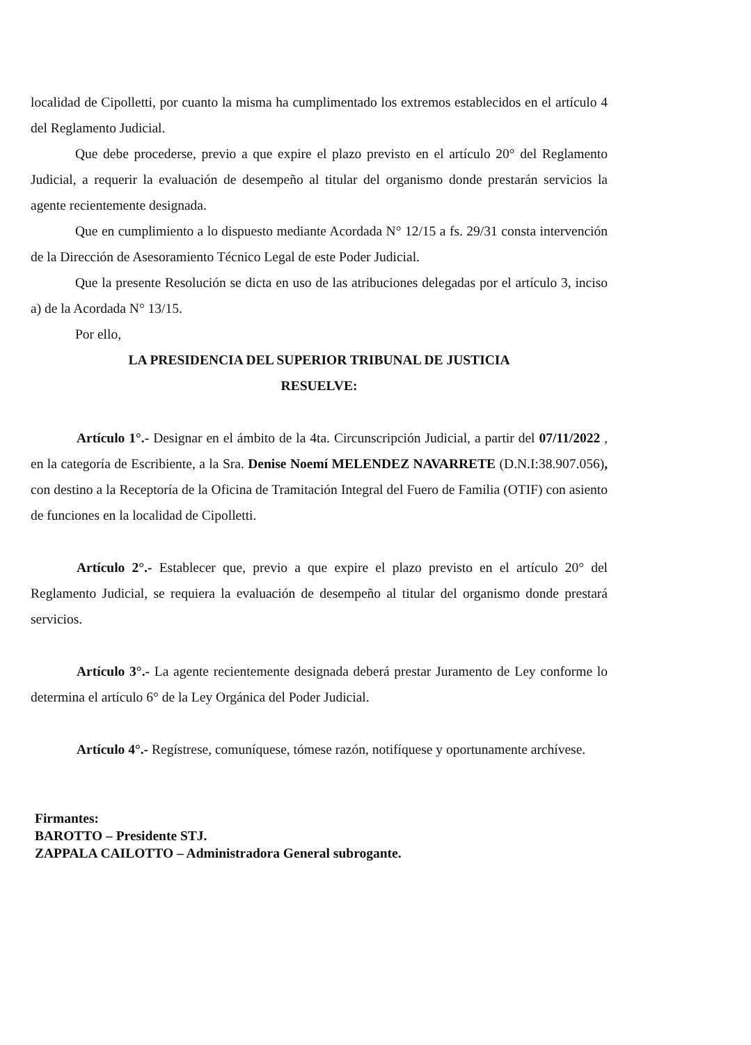localidad de Cipolletti, por cuanto la misma ha cumplimentado los extremos establecidos en el artículo 4 del Reglamento Judicial.
Que debe procederse, previo a que expire el plazo previsto en el artículo 20° del Reglamento Judicial, a requerir la evaluación de desempeño al titular del organismo donde prestarán servicios la agente recientemente designada.
Que en cumplimiento a lo dispuesto mediante Acordada N° 12/15 a fs. 29/31 consta intervención de la Dirección de Asesoramiento Técnico Legal de este Poder Judicial.
Que la presente Resolución se dicta en uso de las atribuciones delegadas por el artículo 3, inciso a) de la Acordada N° 13/15.
Por ello,
LA PRESIDENCIA DEL SUPERIOR TRIBUNAL DE JUSTICIA
RESUELVE:
Artículo 1°.- Designar en el ámbito de la 4ta. Circunscripción Judicial, a partir del 07/11/2022 , en la categoría de Escribiente, a la Sra. Denise Noemí MELENDEZ NAVARRETE (D.N.I:38.907.056), con destino a la Receptoría de la Oficina de Tramitación Integral del Fuero de Familia (OTIF) con asiento de funciones en la localidad de Cipolletti.
Artículo 2°.- Establecer que, previo a que expire el plazo previsto en el artículo 20° del Reglamento Judicial, se requiera la evaluación de desempeño al titular del organismo donde prestará servicios.
Artículo 3°.- La agente recientemente designada deberá prestar Juramento de Ley conforme lo determina el artículo 6° de la Ley Orgánica del Poder Judicial.
Artículo 4°.- Regístrese, comuníquese, tómese razón, notifíquese y oportunamente archívese.
Firmantes:
BAROTTO – Presidente STJ.
ZAPPALA CAILOTTO – Administradora General subrogante.